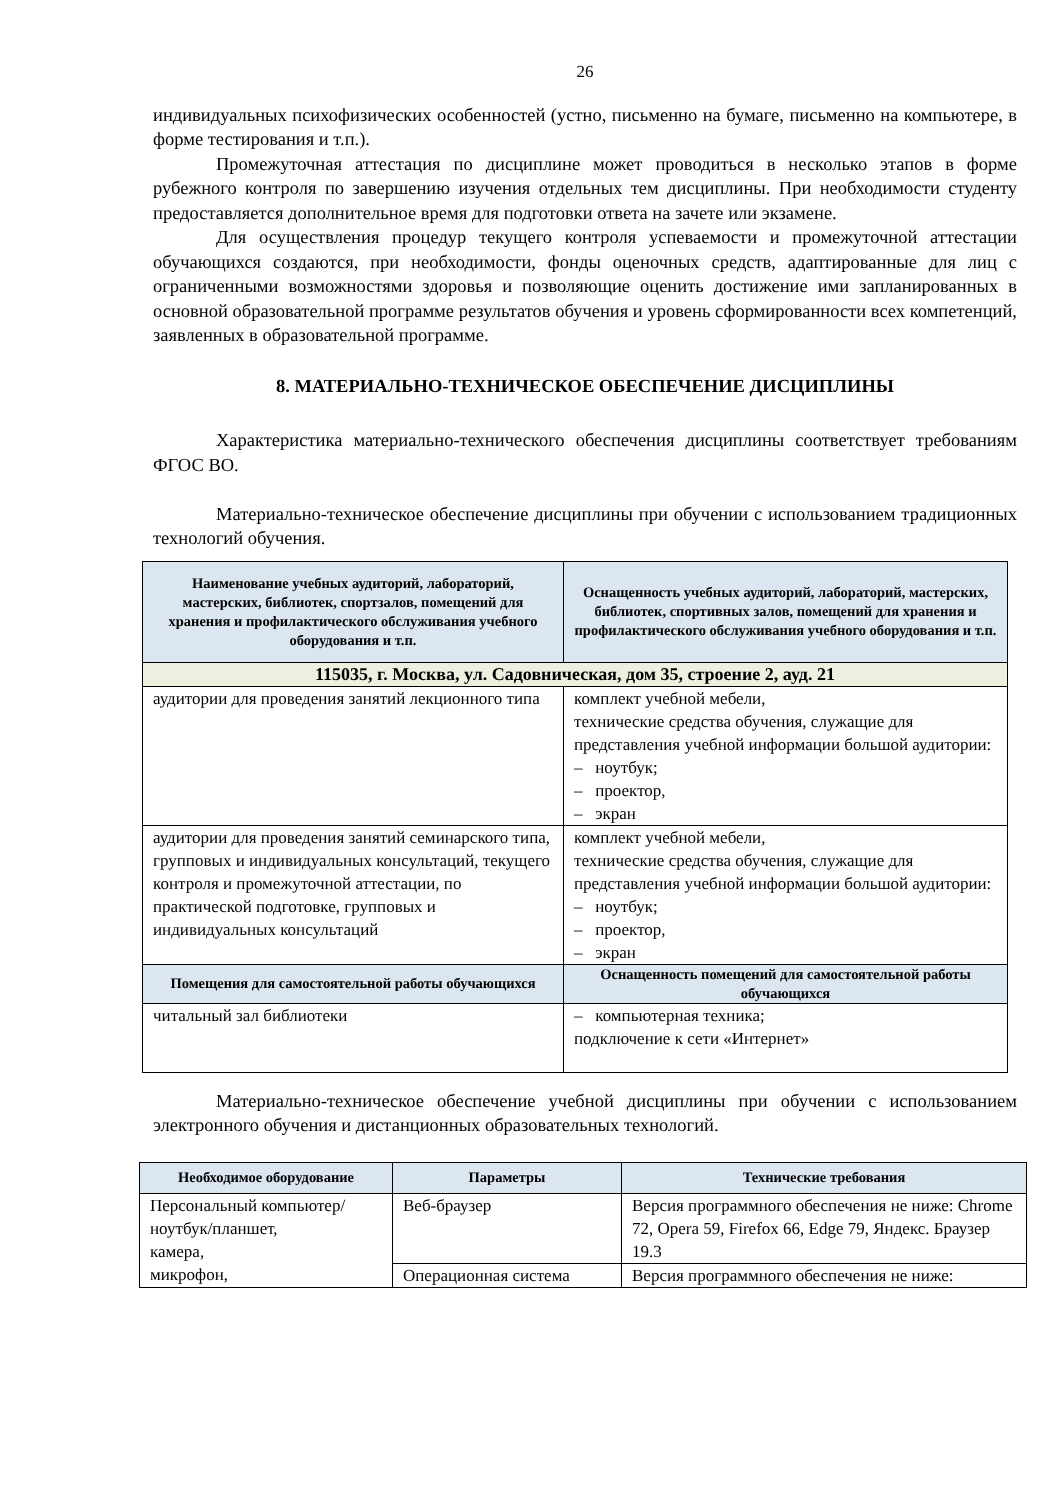26
индивидуальных психофизических особенностей (устно, письменно на бумаге, письменно на компьютере, в форме тестирования и т.п.).
Промежуточная аттестация по дисциплине может проводиться в несколько этапов в форме рубежного контроля по завершению изучения отдельных тем дисциплины. При необходимости студенту предоставляется дополнительное время для подготовки ответа на зачете или экзамене.
Для осуществления процедур текущего контроля успеваемости и промежуточной аттестации обучающихся создаются, при необходимости, фонды оценочных средств, адаптированные для лиц с ограниченными возможностями здоровья и позволяющие оценить достижение ими запланированных в основной образовательной программе результатов обучения и уровень сформированности всех компетенций, заявленных в образовательной программе.
8. МАТЕРИАЛЬНО-ТЕХНИЧЕСКОЕ ОБЕСПЕЧЕНИЕ ДИСЦИПЛИНЫ
Характеристика материально-технического обеспечения дисциплины соответствует требованиям ФГОС ВО.
Материально-техническое обеспечение дисциплины при обучении с использованием традиционных технологий обучения.
| Наименование учебных аудиторий, лабораторий, мастерских, библиотек, спортзалов, помещений для хранения и профилактического обслуживания учебного оборудования и т.п. | Оснащенность учебных аудиторий, лабораторий, мастерских, библиотек, спортивных залов, помещений для хранения и профилактического обслуживания учебного оборудования и т.п. |
| --- | --- |
| 115035, г. Москва, ул. Садовническая, дом 35, строение 2, ауд. 21 | |
| аудитории для проведения занятий лекционного типа | комплект учебной мебели, технические средства обучения, служащие для представления учебной информации большой аудитории: – ноутбук; – проектор, – экран |
| аудитории для проведения занятий семинарского типа, групповых и индивидуальных консультаций, текущего контроля и промежуточной аттестации, по практической подготовке, групповых и индивидуальных консультаций | комплект учебной мебели, технические средства обучения, служащие для представления учебной информации большой аудитории: – ноутбук; – проектор, – экран |
| Помещения для самостоятельной работы обучающихся | Оснащенность помещений для самостоятельной работы обучающихся |
| читальный зал библиотеки | – компьютерная техника; подключение к сети «Интернет» |
Материально-техническое обеспечение учебной дисциплины при обучении с использованием электронного обучения и дистанционных образовательных технологий.
| Необходимое оборудование | Параметры | Технические требования |
| --- | --- | --- |
| Персональный компьютер/ ноутбук/планшет, камера, микрофон, | Веб-браузер | Версия программного обеспечения не ниже: Chrome 72, Opera 59, Firefox 66, Edge 79, Яндекс. Браузер 19.3 |
| | Операционная система | Версия программного обеспечения не ниже: |